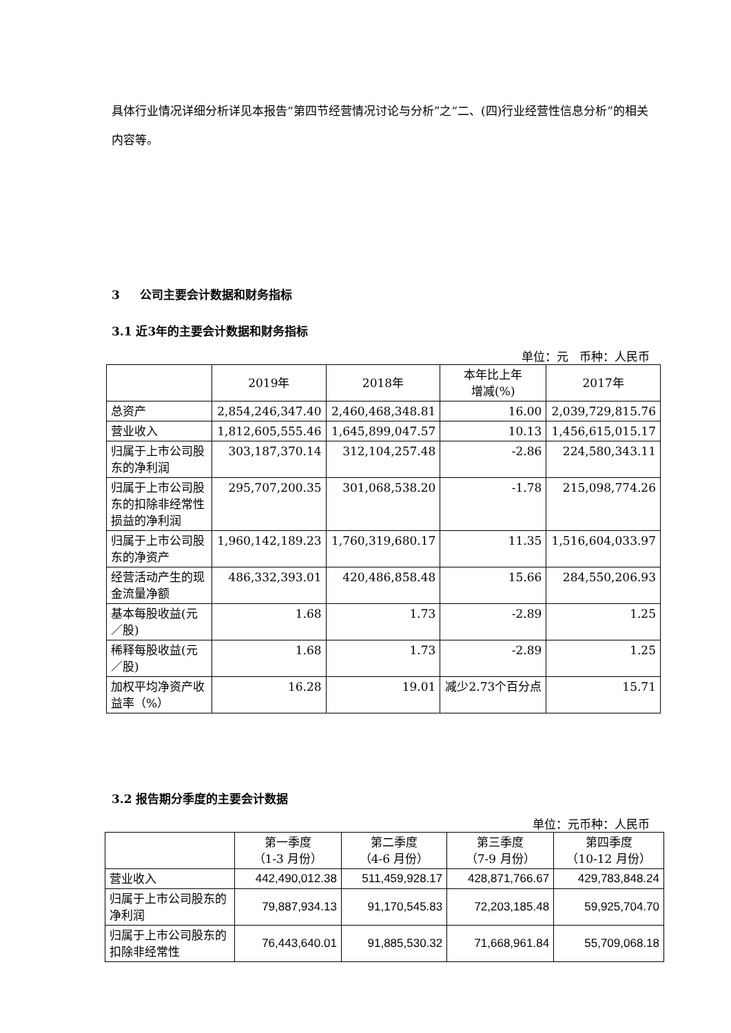具体行业情况详细分析详见本报告“第四节经营情况讨论与分析”之“二、(四)行业经营性信息分析”的相关内容等。
3 公司主要会计数据和财务指标
3.1 近3年的主要会计数据和财务指标
单位：元 币种：人民币
| | 2019年 | 2018年 | 本年比上年 增减(%) | 2017年 |
| --- | --- | --- | --- | --- |
| 总资产 | 2,854,246,347.40 | 2,460,468,348.81 | 16.00 | 2,039,729,815.76 |
| 营业收入 | 1,812,605,555.46 | 1,645,899,047.57 | 10.13 | 1,456,615,015.17 |
| 归属于上市公司股东的净利润 | 303,187,370.14 | 312,104,257.48 | -2.86 | 224,580,343.11 |
| 归属于上市公司股东的扣除非经常性损益的净利润 | 295,707,200.35 | 301,068,538.20 | -1.78 | 215,098,774.26 |
| 归属于上市公司股东的净资产 | 1,960,142,189.23 | 1,760,319,680.17 | 11.35 | 1,516,604,033.97 |
| 经营活动产生的现金流量净额 | 486,332,393.01 | 420,486,858.48 | 15.66 | 284,550,206.93 |
| 基本每股收益(元／股) | 1.68 | 1.73 | -2.89 | 1.25 |
| 稀释每股收益(元／股) | 1.68 | 1.73 | -2.89 | 1.25 |
| 加权平均净资产收益率（%） | 16.28 | 19.01 | 减少2.73个百分点 | 15.71 |
3.2 报告期分季度的主要会计数据
单位：元币种：人民币
| | 第一季度 （1-3 月份） | 第二季度 （4-6 月份） | 第三季度 （7-9 月份） | 第四季度 （10-12 月份） |
| --- | --- | --- | --- | --- |
| 营业收入 | 442,490,012.38 | 511,459,928.17 | 428,871,766.67 | 429,783,848.24 |
| 归属于上市公司股东的净利润 | 79,887,934.13 | 91,170,545.83 | 72,203,185.48 | 59,925,704.70 |
| 归属于上市公司股东的扣除非经常性 | 76,443,640.01 | 91,885,530.32 | 71,668,961.84 | 55,709,068.18 |